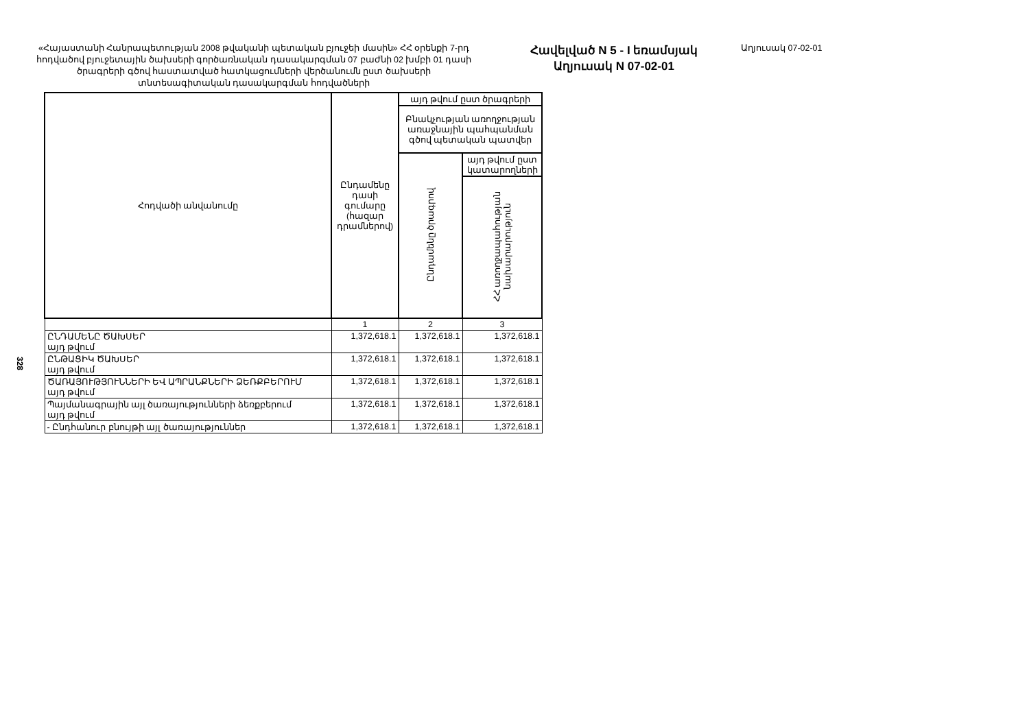328
«Հայաստանի Հանրապետության 2008 թվականի պետական բյուջեի մասին» ՀՀ օրենքի 7-րդ հոդվածով բյուջետային ծախսերի գործառնական դասակարգման 07 բաժնի 02 խմբի 01 դասի ծրագրերի գծով հաստատված հատկացումների վերծանումն ըստ ծախսերի տնտեսագիտական դասակարգման հոդվածների
Հավելված N 5 - I եռամսյակ
Աղյուսակ N 07-02-01
Աղյուսակ 07-02-01
| Հոդվածի անվանումը | Ընդամենը դասի գումարը (հազար դրամներով) | այդ թվում ըստ ծրագրերի | |
| --- | --- | --- | --- |
| | | Բնակչության առողջության առաջնային պահպանման գծով պետական պատվեր | |
| | | Ընդամենը ծրագրով | այդ թվում ըստ կատարողների |
| | | | ՀՀ առողջապահության նախարարություն |
| | 1 | 2 | 3 |
| ԸՆԴԱՄԵՆԸ ԾԱԽՍԵՐ այդ թվում | 1,372,618.1 | 1,372,618.1 | 1,372,618.1 |
| ԸՆԹԱՑԻԿ ԾԱԽՍԵՐ այդ թվում | 1,372,618.1 | 1,372,618.1 | 1,372,618.1 |
| ԾԱՌԱՅՈՒԹՅՈՒՆՆԵՐԻ ԵՎ ԱՊՐԱՆՔՆԵՐԻ ՁԵՌՔԲԵՐՈՒՄ այդ թվում | 1,372,618.1 | 1,372,618.1 | 1,372,618.1 |
| Պայմանագրային այլ ծառայությունների ձեռքբերում այդ թվում | 1,372,618.1 | 1,372,618.1 | 1,372,618.1 |
| - Ընդհանուր բնույթի այլ ծառայություններ | 1,372,618.1 | 1,372,618.1 | 1,372,618.1 |